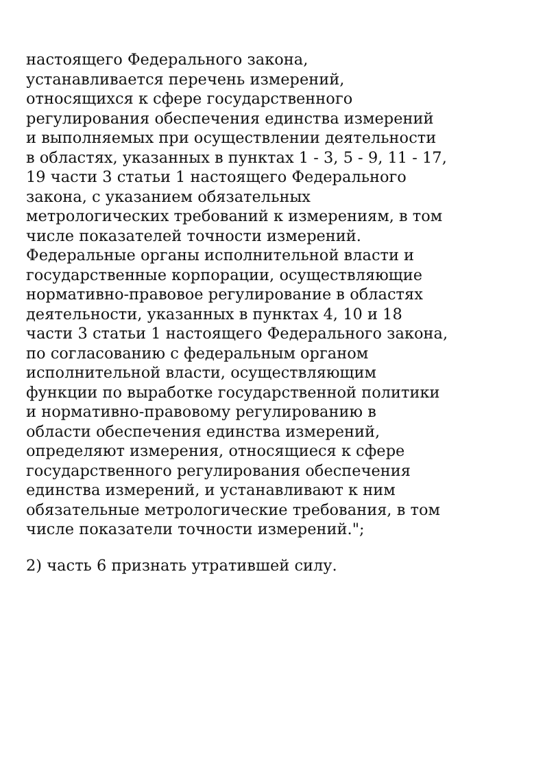настоящего Федерального закона,
устанавливается перечень измерений,
относящихся к сфере государственного
регулирования обеспечения единства измерений
и выполняемых при осуществлении деятельности
в областях, указанных в пунктах 1 - 3, 5 - 9, 11 - 17,
19 части 3 статьи 1 настоящего Федерального
закона, с указанием обязательных
метрологических требований к измерениям, в том
числе показателей точности измерений.
Федеральные органы исполнительной власти и
государственные корпорации, осуществляющие
нормативно-правовое регулирование в областях
деятельности, указанных в пунктах 4, 10 и 18
части 3 статьи 1 настоящего Федерального закона,
по согласованию с федеральным органом
исполнительной власти, осуществляющим
функции по выработке государственной политики
и нормативно-правовому регулированию в
области обеспечения единства измерений,
определяют измерения, относящиеся к сфере
государственного регулирования обеспечения
единства измерений, и устанавливают к ним
обязательные метрологические требования, в том
числе показатели точности измерений.";
2) часть 6 признать утратившей силу.